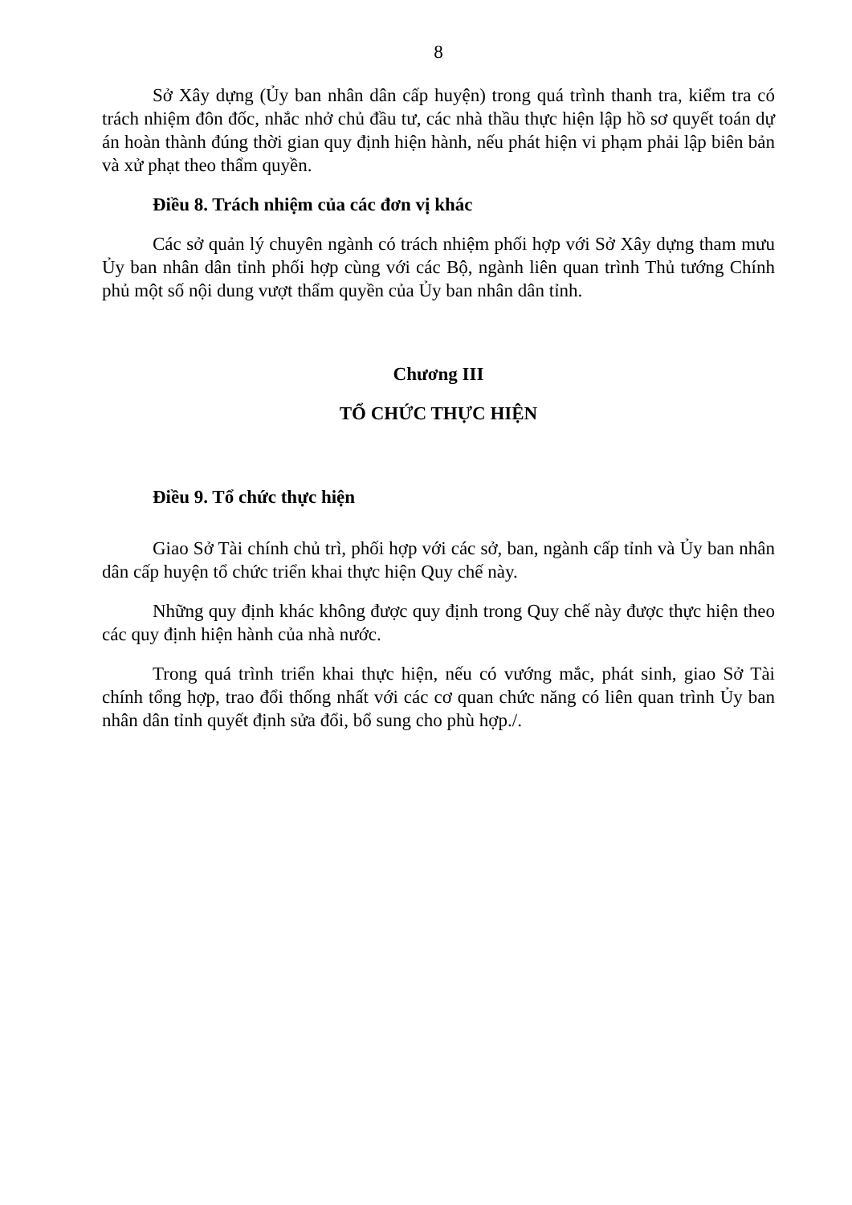8
Sở Xây dựng (Ủy ban nhân dân cấp huyện) trong quá trình thanh tra, kiểm tra có trách nhiệm đôn đốc, nhắc nhở chủ đầu tư, các nhà thầu thực hiện lập hồ sơ quyết toán dự án hoàn thành đúng thời gian quy định hiện hành, nếu phát hiện vi phạm phải lập biên bản và xử phạt theo thẩm quyền.
Điều 8. Trách nhiệm của các đơn vị khác
Các sở quản lý chuyên ngành có trách nhiệm phối hợp với Sở Xây dựng tham mưu Ủy ban nhân dân tỉnh phối hợp cùng với các Bộ, ngành liên quan trình Thủ tướng Chính phủ một số nội dung vượt thẩm quyền của Ủy ban nhân dân tỉnh.
Chương III
TỔ CHỨC THỰC HIỆN
Điều 9. Tổ chức thực hiện
Giao Sở Tài chính chủ trì, phối hợp với các sở, ban, ngành cấp tỉnh và Ủy ban nhân dân cấp huyện tổ chức triển khai thực hiện Quy chế này.
Những quy định khác không được quy định trong Quy chế này được thực hiện theo các quy định hiện hành của nhà nước.
Trong quá trình triển khai thực hiện, nếu có vướng mắc, phát sinh, giao Sở Tài chính tổng hợp, trao đổi thống nhất với các cơ quan chức năng có liên quan trình Ủy ban nhân dân tỉnh quyết định sửa đổi, bổ sung cho phù hợp./.